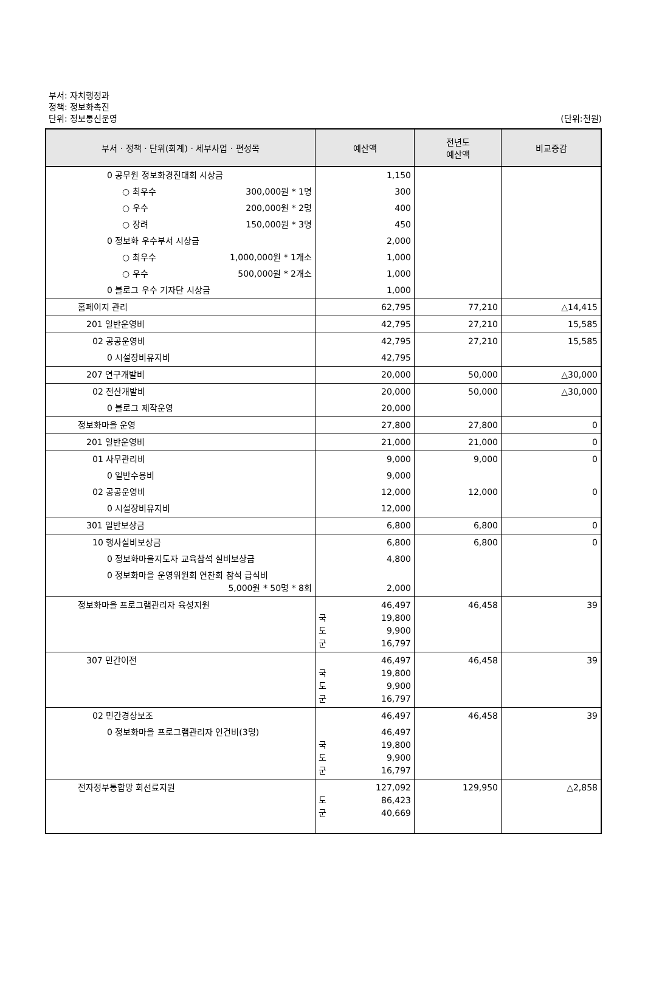부서: 자치행정과
정책: 정보화촉진
단위: 정보통신운영
(단위:천원)
| 부서 · 정책 · 단위(회계) · 세부사업 · 편성목 | 예산액 | 전년도 예산액 | 비교증감 |
| --- | --- | --- | --- |
| 0 공무원 정보화경진대회 시상금 | 1,150 | | |
| ○ 최우수 300,000원 * 1명 | 300 | | |
| ○ 우수 200,000원 * 2명 | 400 | | |
| ○ 장려 150,000원 * 3명 | 450 | | |
| 0 정보화 우수부서 시상금 | 2,000 | | |
| ○ 최우수 1,000,000원 * 1개소 | 1,000 | | |
| ○ 우수 500,000원 * 2개소 | 1,000 | | |
| 0 블로그 우수 기자단 시상금 | 1,000 | | |
| 홈페이지 관리 | 62,795 | 77,210 | △14,415 |
| 201 일반운영비 | 42,795 | 27,210 | 15,585 |
| 02 공공운영비 | 42,795 | 27,210 | 15,585 |
| 0 시설장비유지비 | 42,795 | | |
| 207 연구개발비 | 20,000 | 50,000 | △30,000 |
| 02 전산개발비 | 20,000 | 50,000 | △30,000 |
| 0 블로그 제작운영 | 20,000 | | |
| 정보화마을 운영 | 27,800 | 27,800 | 0 |
| 201 일반운영비 | 21,000 | 21,000 | 0 |
| 01 사무관리비 | 9,000 | 9,000 | 0 |
| 0 일반수용비 | 9,000 | | |
| 02 공공운영비 | 12,000 | 12,000 | 0 |
| 0 시설장비유지비 | 12,000 | | |
| 301 일반보상금 | 6,800 | 6,800 | 0 |
| 10 행사실비보상금 | 6,800 | 6,800 | 0 |
| 0 정보화마을지도자 교육참석 실비보상금 | 4,800 | | |
| 0 정보화마을 운영위원회 연찬회 참석 급식비 5,000원 * 50명 * 8회 | 2,000 | | |
| 정보화마을 프로그램관리자 육성지원 | 46,497 국 19,800 도 9,900 군 16,797 | 46,458 | 39 |
| 307 민간이전 | 46,497 국 19,800 도 9,900 군 16,797 | 46,458 | 39 |
| 02 민간경상보조 0 정보화마을 프로그램관리자 인건비(3명) | 46,497 46,497 국 19,800 도 9,900 군 16,797 | 46,458 | 39 |
| 전자정부통합망 회선료지원 | 127,092 도 86,423 군 40,669 | 129,950 | △2,858 |